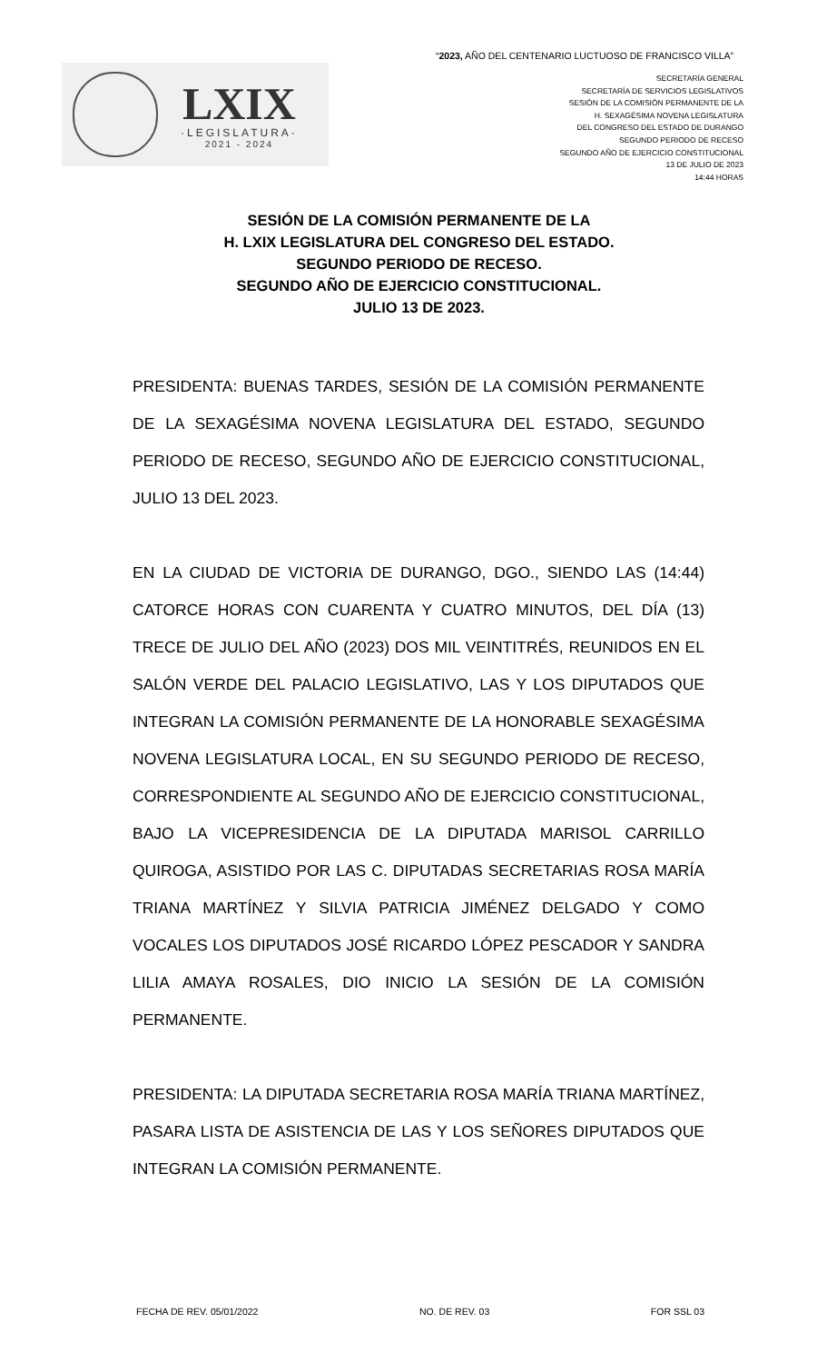“2023, AÑO DEL CENTENARIO LUCTUOSO DE FRANCISCO VILLA”
LXIX
·LEGISLATURA·
2021 - 2024
SECRETARÍA GENERAL
SECRETARÍA DE SERVICIOS LEGISLATIVOS
SESIÓN DE LA COMISIÓN PERMANENTE DE LA
H. SEXAGÉSIMA NOVENA LEGISLATURA
DEL CONGRESO DEL ESTADO DE DURANGO
SEGUNDO PERIODO DE RECESO
SEGUNDO AÑO DE EJERCICIO CONSTITUCIONAL
13 DE JULIO DE 2023
14:44 HORAS
SESIÓN DE LA COMISIÓN PERMANENTE DE LA
H. LXIX LEGISLATURA DEL CONGRESO DEL ESTADO.
SEGUNDO PERIODO DE RECESO.
SEGUNDO AÑO DE EJERCICIO CONSTITUCIONAL.
JULIO 13 DE 2023.
PRESIDENTA: BUENAS TARDES, SESIÓN DE LA COMISIÓN PERMANENTE DE LA SEXAGÉSIMA NOVENA LEGISLATURA DEL ESTADO, SEGUNDO PERIODO DE RECESO, SEGUNDO AÑO DE EJERCICIO CONSTITUCIONAL, JULIO 13 DEL 2023.
EN LA CIUDAD DE VICTORIA DE DURANGO, DGO., SIENDO LAS (14:44) CATORCE HORAS CON CUARENTA Y CUATRO MINUTOS, DEL DÍA (13) TRECE DE JULIO DEL AÑO (2023) DOS MIL VEINTITRÉS, REUNIDOS EN EL SALÓN VERDE DEL PALACIO LEGISLATIVO, LAS Y LOS DIPUTADOS QUE INTEGRAN LA COMISIÓN PERMANENTE DE LA HONORABLE SEXAGÉSIMA NOVENA LEGISLATURA LOCAL, EN SU SEGUNDO PERIODO DE RECESO, CORRESPONDIENTE AL SEGUNDO AÑO DE EJERCICIO CONSTITUCIONAL, BAJO LA VICEPRESIDENCIA DE LA DIPUTADA MARISOL CARRILLO QUIROGA, ASISTIDO POR LAS C. DIPUTADAS SECRETARIAS ROSA MARÍA TRIANA MARTÍNEZ Y SILVIA PATRICIA JIMÉNEZ DELGADO Y COMO VOCALES LOS DIPUTADOS JOSÉ RICARDO LÓPEZ PESCADOR Y SANDRA LILIA AMAYA ROSALES, DIO INICIO LA SESIÓN DE LA COMISIÓN PERMANENTE.
PRESIDENTA: LA DIPUTADA SECRETARIA ROSA MARÍA TRIANA MARTÍNEZ, PASARA LISTA DE ASISTENCIA DE LAS Y LOS SEÑORES DIPUTADOS QUE INTEGRAN LA COMISIÓN PERMANENTE.
FECHA DE REV. 05/01/2022 NO. DE REV. 03 FOR SSL 03